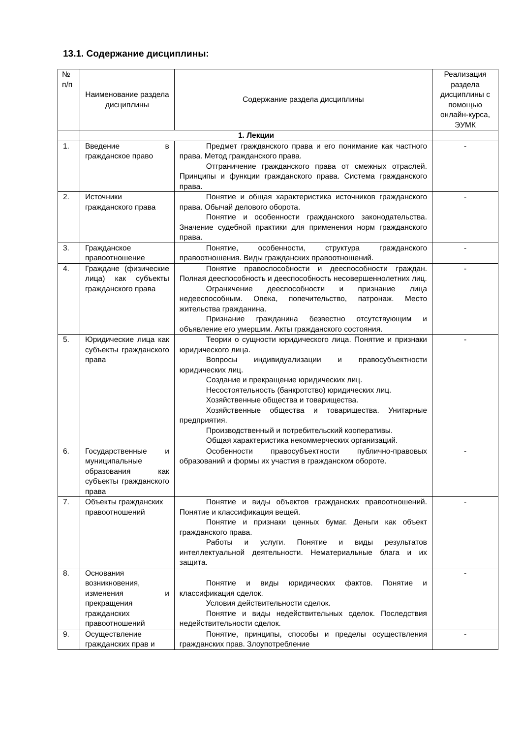13.1. Содержание дисциплины:
| № п/п | Наименование раздела дисциплины | Содержание раздела дисциплины | Реализация раздела дисциплины с помощью онлайн-курса, ЭУМК |
| --- | --- | --- | --- |
| | 1. Лекции | | |
| 1. | Введение в гражданское право | Предмет гражданского права и его понимание как частного права. Метод гражданского права. Отграничение гражданского права от смежных отраслей. Принципы и функции гражданского права. Система гражданского права. | - |
| 2. | Источники гражданского права | Понятие и общая характеристика источников гражданского права. Обычай делового оборота. Понятие и особенности гражданского законодательства. Значение судебной практики для применения норм гражданского права. | - |
| 3. | Гражданское правоотношение | Понятие, особенности, структура гражданского правоотношения. Виды гражданских правоотношений. | - |
| 4. | Граждане (физические лица) как субъекты гражданского права | Понятие правоспособности и дееспособности граждан. Полная дееспособность и дееспособность несовершеннолетних лиц. Ограничение дееспособности и признание лица недееспособным. Опека, попечительство, патронаж. Место жительства гражданина. Признание гражданина безвестно отсутствующим и объявление его умершим. Акты гражданского состояния. | - |
| 5. | Юридические лица как субъекты гражданского права | Теории о сущности юридического лица. Понятие и признаки юридического лица. Вопросы индивидуализации и правосубъектности юридических лиц. Создание и прекращение юридических лиц. Несостоятельность (банкротство) юридических лиц. Хозяйственные общества и товарищества. Хозяйственные общества и товарищества. Унитарные предприятия. Производственный и потребительский кооперативы. Общая характеристика некоммерческих организаций. | - |
| 6. | Государственные и муниципальные образования как субъекты гражданского права | Особенности правосубъектности публично-правовых образований и формы их участия в гражданском обороте. | - |
| 7. | Объекты гражданских правоотношений | Понятие и виды объектов гражданских правоотношений. Понятие и классификация вещей. Понятие и признаки ценных бумаг. Деньги как объект гражданского права. Работы и услуги. Понятие и виды результатов интеллектуальной деятельности. Нематериальные блага и их защита. | - |
| 8. | Основания возникновения, изменения и прекращения гражданских правоотношений | Понятие и виды юридических фактов. Понятие и классификация сделок. Условия действительности сделок. Понятие и виды недействительных сделок. Последствия недействительности сделок. | - |
| 9. | Осуществление гражданских прав и | Понятие, принципы, способы и пределы осуществления гражданских прав. Злоупотребление | - |